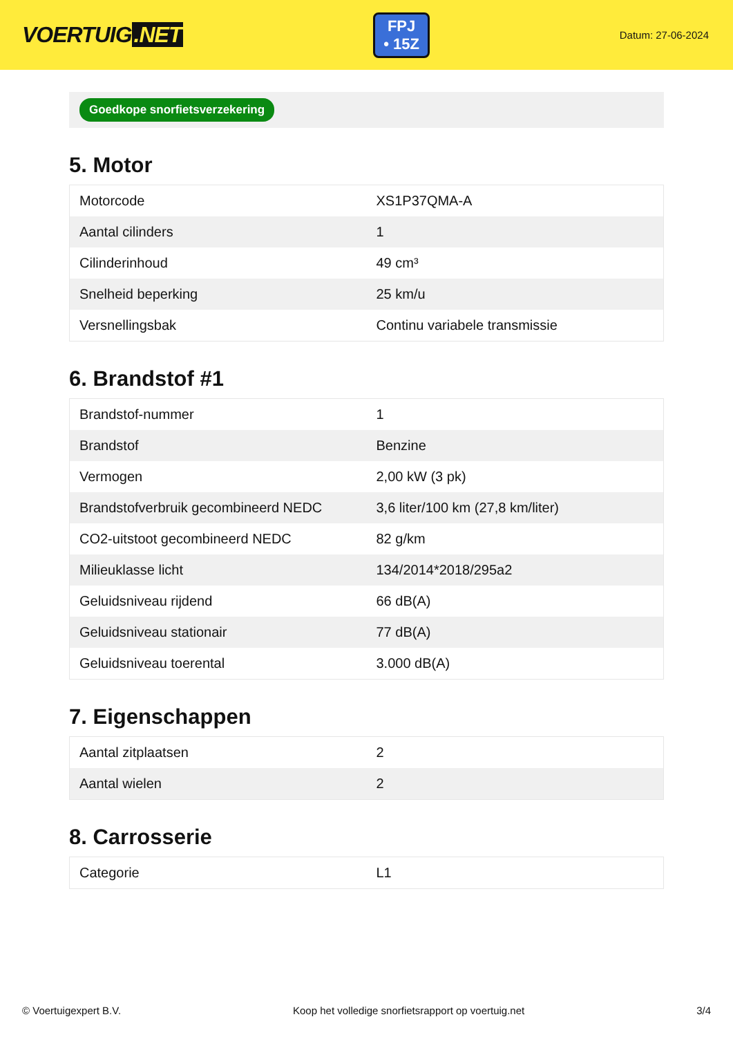VOERTUIG.NET
FPJ
• 15Z
Datum: 27-06-2024
Goedkope snorfietsverzekering
5. Motor
| Motorcode | XS1P37QMA-A |
| Aantal cilinders | 1 |
| Cilinderinhoud | 49 cm³ |
| Snelheid beperking | 25 km/u |
| Versnellingsbak | Continu variabele transmissie |
6. Brandstof #1
| Brandstof-nummer | 1 |
| Brandstof | Benzine |
| Vermogen | 2,00 kW (3 pk) |
| Brandstofverbruik gecombineerd NEDC | 3,6 liter/100 km (27,8 km/liter) |
| CO2-uitstoot gecombineerd NEDC | 82 g/km |
| Milieuklasse licht | 134/2014*2018/295a2 |
| Geluidsniveau rijdend | 66 dB(A) |
| Geluidsniveau stationair | 77 dB(A) |
| Geluidsniveau toerental | 3.000 dB(A) |
7. Eigenschappen
| Aantal zitplaatsen | 2 |
| Aantal wielen | 2 |
8. Carrosserie
| Categorie | L1 |
© Voertuigexpert B.V. Koop het volledige snorfietsrapport op voertuig.net 3/4